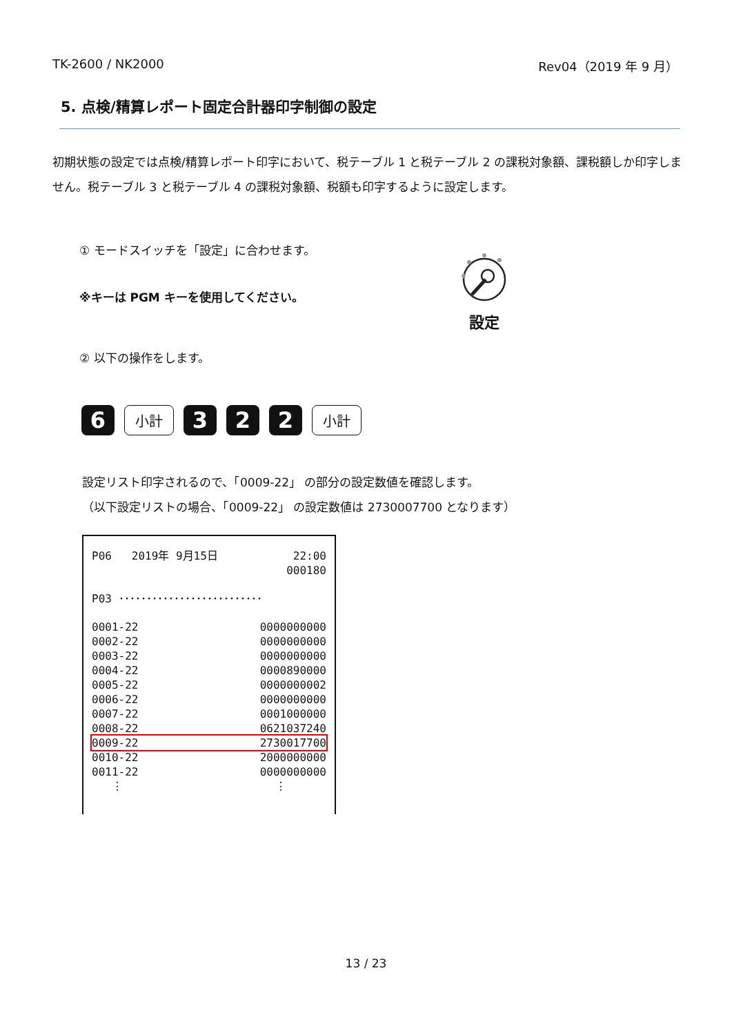TK-2600 / NK2000 Rev04（2019 年 9 月）
5. 点検/精算レポート固定合計器印字制御の設定
初期状態の設定では点検/精算レポート印字において、税テーブル 1 と税テーブル 2 の課税対象額、課税額しか印字しません。税テーブル 3 と税テーブル 4 の課税対象額、税額も印字するように設定します。
① モードスイッチを「設定」に合わせます。
※キーは PGM キーを使用してください。
設定
② 以下の操作をします。
6
小計
3 2 2
小計
設定リスト印字されるので、「0009-22」 の部分の設定数値を確認します。
（以下設定リストの場合、「0009-22」 の設定数値は 2730007700 となります）
| P06 2019年 9月15日 | 22:00 |
| | 000180 |
| P03 ･･････････････････････････ | |
| 0001-22 | 0000000000 |
| 0002-22 | 0000000000 |
| 0003-22 | 0000000000 |
| 0004-22 | 0000890000 |
| 0005-22 | 0000000002 |
| 0006-22 | 0000000000 |
| 0007-22 | 0001000000 |
| 0008-22 | 0621037240 |
| 0009-22 | 2730017700 |
| 0010-22 | 2000000000 |
| 0011-22 | 0000000000 |
| ⋮ | ⋮ |
13 / 23